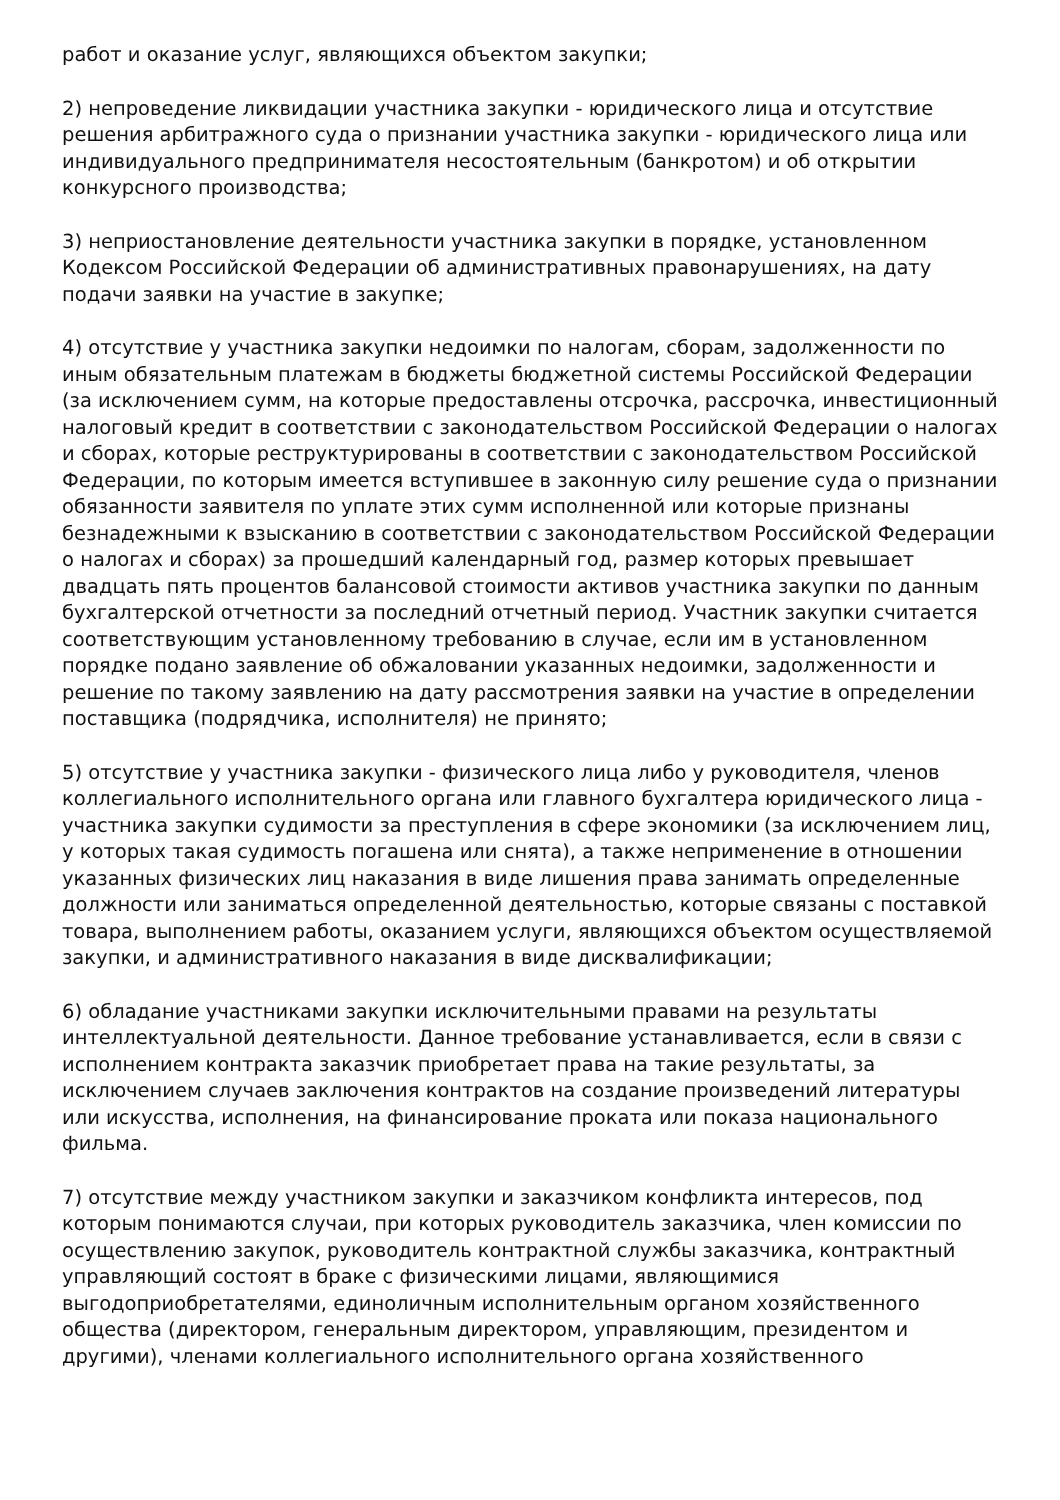работ и оказание услуг, являющихся объектом закупки;
2) непроведение ликвидации участника закупки - юридического лица и отсутствие решения арбитражного суда о признании участника закупки - юридического лица или индивидуального предпринимателя несостоятельным (банкротом) и об открытии конкурсного производства;
3) неприостановление деятельности участника закупки в порядке, установленном Кодексом Российской Федерации об административных правонарушениях, на дату подачи заявки на участие в закупке;
4) отсутствие у участника закупки недоимки по налогам, сборам, задолженности по иным обязательным платежам в бюджеты бюджетной системы Российской Федерации (за исключением сумм, на которые предоставлены отсрочка, рассрочка, инвестиционный налоговый кредит в соответствии с законодательством Российской Федерации о налогах и сборах, которые реструктурированы в соответствии с законодательством Российской Федерации, по которым имеется вступившее в законную силу решение суда о признании обязанности заявителя по уплате этих сумм исполненной или которые признаны безнадежными к взысканию в соответствии с законодательством Российской Федерации о налогах и сборах) за прошедший календарный год, размер которых превышает двадцать пять процентов балансовой стоимости активов участника закупки по данным бухгалтерской отчетности за последний отчетный период. Участник закупки считается соответствующим установленному требованию в случае, если им в установленном порядке подано заявление об обжаловании указанных недоимки, задолженности и решение по такому заявлению на дату рассмотрения заявки на участие в определении поставщика (подрядчика, исполнителя) не принято;
5) отсутствие у участника закупки - физического лица либо у руководителя, членов коллегиального исполнительного органа или главного бухгалтера юридического лица - участника закупки судимости за преступления в сфере экономики (за исключением лиц, у которых такая судимость погашена или снята), а также неприменение в отношении указанных физических лиц наказания в виде лишения права занимать определенные должности или заниматься определенной деятельностью, которые связаны с поставкой товара, выполнением работы, оказанием услуги, являющихся объектом осуществляемой закупки, и административного наказания в виде дисквалификации;
6) обладание участниками закупки исключительными правами на результаты интеллектуальной деятельности. Данное требование устанавливается, если в связи с исполнением контракта заказчик приобретает права на такие результаты, за исключением случаев заключения контрактов на создание произведений литературы или искусства, исполнения, на финансирование проката или показа национального фильма.
7) отсутствие между участником закупки и заказчиком конфликта интересов, под которым понимаются случаи, при которых руководитель заказчика, член комиссии по осуществлению закупок, руководитель контрактной службы заказчика, контрактный управляющий состоят в браке с физическими лицами, являющимися выгодоприобретателями, единоличным исполнительным органом хозяйственного общества (директором, генеральным директором, управляющим, президентом и другими), членами коллегиального исполнительного органа хозяйственного